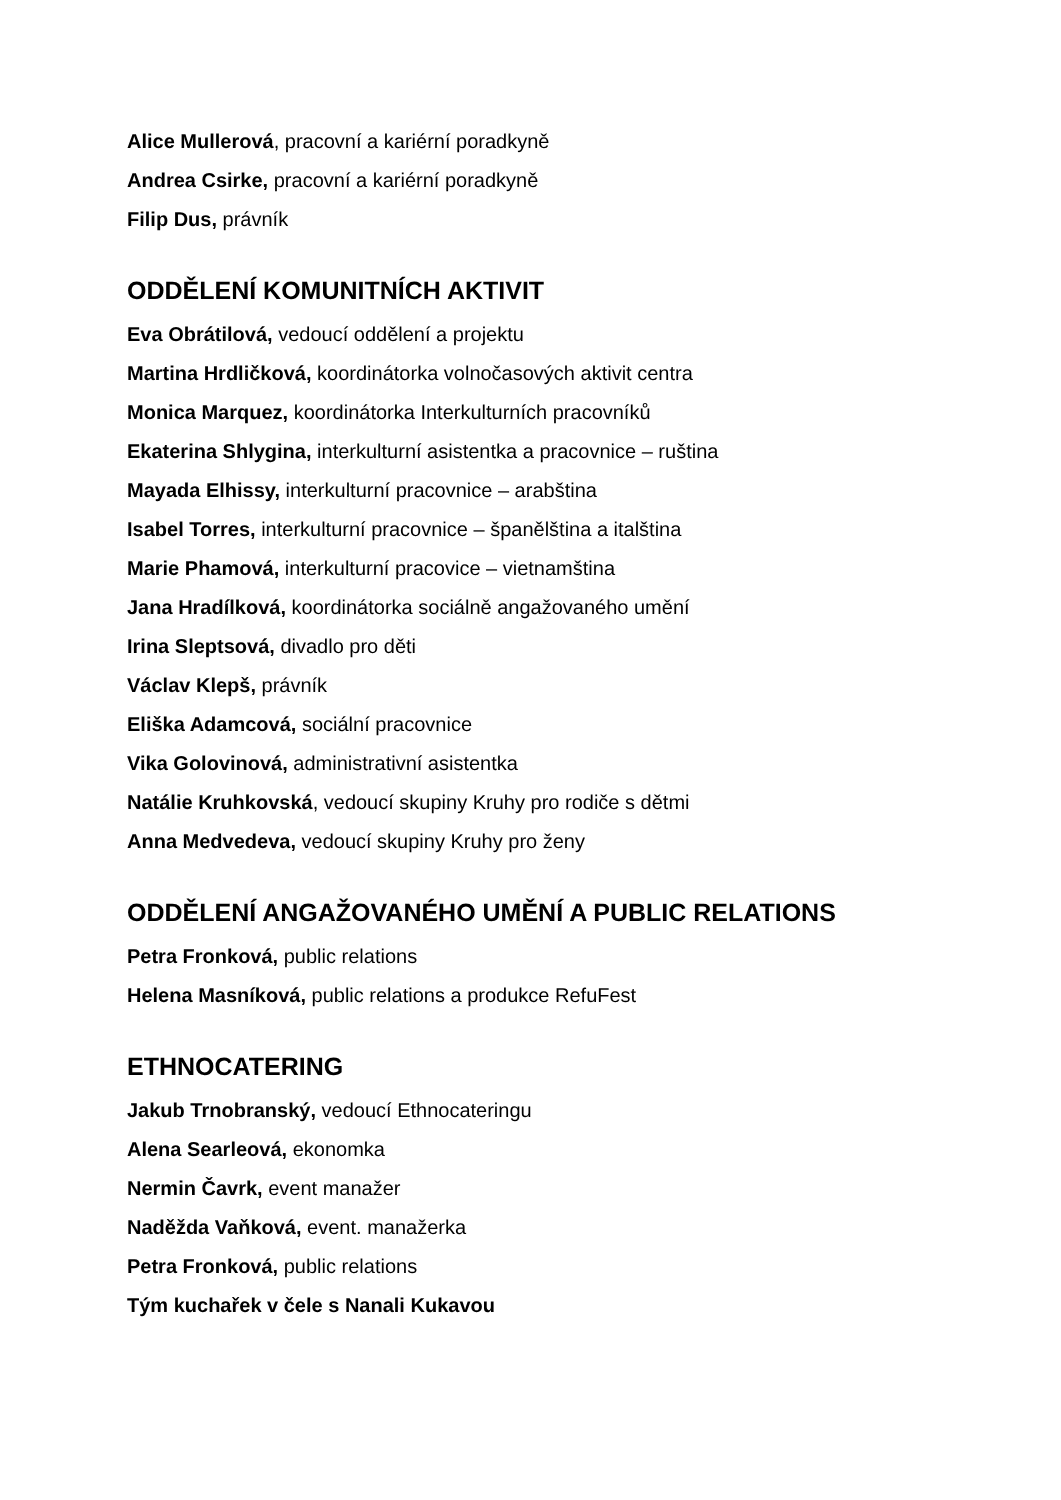Alice Mullerová, pracovní a kariérní poradkyně
Andrea Csirke, pracovní a kariérní poradkyně
Filip Dus, právník
ODDĚLENÍ KOMUNITNÍCH AKTIVIT
Eva Obrátilová, vedoucí oddělení a projektu
Martina Hrdličková, koordinátorka volnočasových aktivit centra
Monica Marquez, koordinátorka Interkulturních pracovníků
Ekaterina Shlygina, interkulturní asistentka a pracovnice – ruština
Mayada Elhissy, interkulturní pracovnice – arabština
Isabel Torres, interkulturní pracovnice – španělština a italština
Marie Phamová, interkulturní pracovice – vietnamština
Jana Hradílková, koordinátorka sociálně angažovaného umění
Irina Sleptsová, divadlo pro děti
Václav Klepš, právník
Eliška Adamcová, sociální pracovnice
Vika Golovinová, administrativní asistentka
Natálie Kruhkovská, vedoucí skupiny Kruhy pro rodiče s dětmi
Anna Medvedeva, vedoucí skupiny Kruhy pro ženy
ODDĚLENÍ ANGAŽOVANÉHO UMĚNÍ A PUBLIC RELATIONS
Petra Fronková, public relations
Helena Masníková, public relations a produkce RefuFest
ETHNOCATERING
Jakub Trnobranský, vedoucí Ethnocateringu
Alena Searleová, ekonomka
Nermin Čavrk, event manažer
Naděžda Vaňková, event. manažerka
Petra Fronková, public relations
Tým kuchařek v čele s Nanali Kukavou